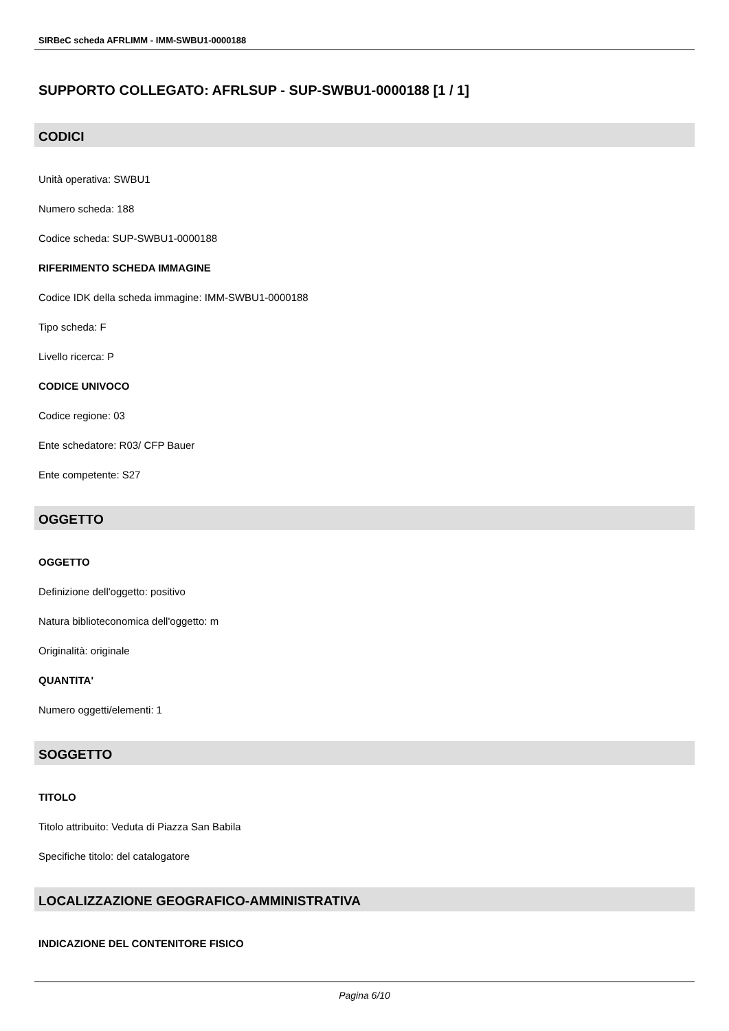SIRBeC scheda AFRLIMM - IMM-SWBU1-0000188
SUPPORTO COLLEGATO: AFRLSUP - SUP-SWBU1-0000188 [1 / 1]
CODICI
Unità operativa: SWBU1
Numero scheda: 188
Codice scheda: SUP-SWBU1-0000188
RIFERIMENTO SCHEDA IMMAGINE
Codice IDK della scheda immagine: IMM-SWBU1-0000188
Tipo scheda: F
Livello ricerca: P
CODICE UNIVOCO
Codice regione: 03
Ente schedatore: R03/ CFP Bauer
Ente competente: S27
OGGETTO
OGGETTO
Definizione dell'oggetto: positivo
Natura biblioteconomica dell'oggetto: m
Originalità: originale
QUANTITA'
Numero oggetti/elementi: 1
SOGGETTO
TITOLO
Titolo attribuito: Veduta di Piazza San Babila
Specifiche titolo: del catalogatore
LOCALIZZAZIONE GEOGRAFICO-AMMINISTRATIVA
INDICAZIONE DEL CONTENITORE FISICO
Pagina 6/10